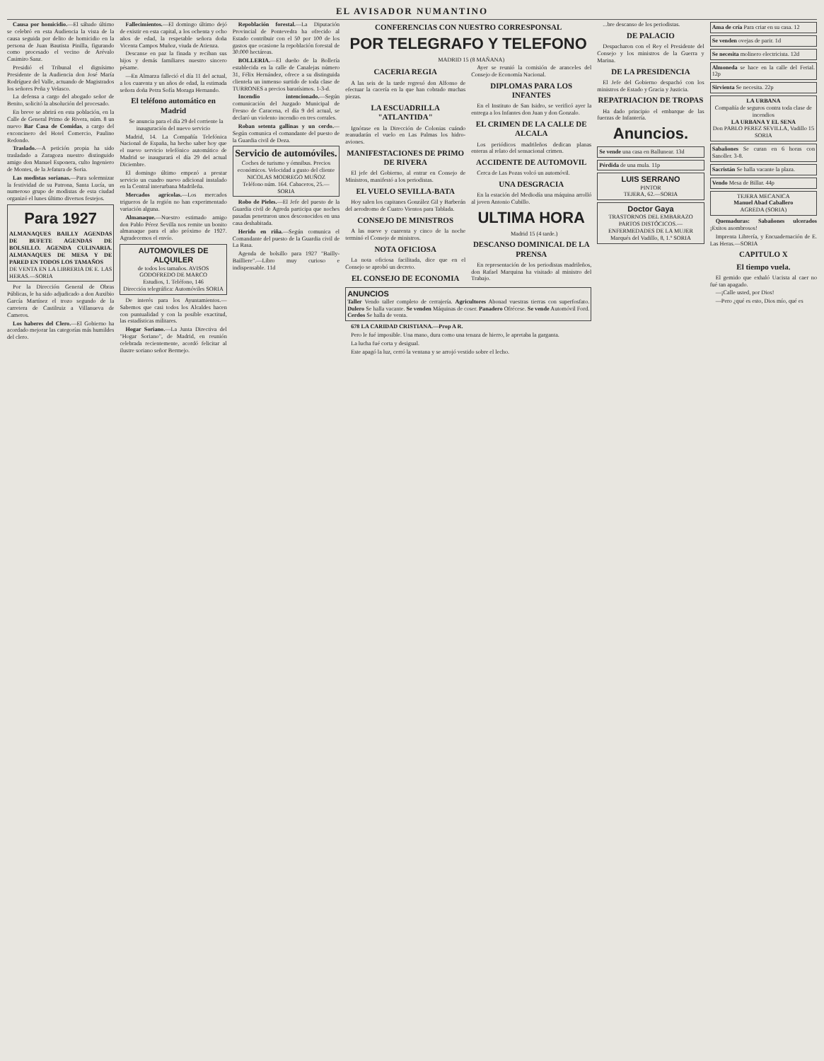EL AVISADOR NUMANTINO
Causa por homicidio.—El sábado último se celebró en esta Audiencia la vista de la causa seguida por delito de homicidio en la persona de Juan Bautista Pinilla, figurando como procesado el vecino de Arévalo Casimiro Sanz.
Presidió el Tribunal el dignísimo Presidente de la Audiencia don José María Rodríguez del Valle, actuando de Magistrados los señores Peña y Velasco.
La defensa a cargo del abogado señor de Benito, solicitó la absolución del procesado.
En breve se abrirá en esta población, en la Calle de General Primo de Rivera, núm. 8 un nuevo Bar Casa de Comidas, a cargo del exconcinero del Hotel Comercio, Paulino Redondo.
Traslado.—A petición propia ha sido trasladado a Zaragoza nuestro distinguido amigo don Manuel Esponera, culto Ingeniero de Montes, de la Jefatura de Soria.
Las modistas sorianas.—Para solemnizar la festividad de su Patrona, Santa Lucía, un numeroso grupo de modistas de esta ciudad organizó el lunes último diversos festejos.
Para 1927
ALMANAQUES BAILLY AGENDAS DE BUFETE AGENDAS DE BOLSILLO. AGENDA CULINARIA. ALMANAQUES DE MESA Y DE PARED EN TODOS LOS TAMAÑOS
DE VENTA EN LA LIBRERIA DE E. LAS HERAS.—SORIA
Por la Dirección General de Obras Públicas, le ha sido adjudicado a don Auxibio García Martínez el trozo segundo de la carretera de Castilruiz a Villanueva de Cameros.
Los haberes del Clero.—El Gobierno ha acordado mejorar las categorías más humildes del clero.
Fallecimientos.—El domingo último dejó de existir en esta capital, a los ochenta y ocho años de edad, la respetable señora doña Vicenta Campos Muñoz, viuda de Atienza.
Descanse en paz la finada y reciban sus hijos y demás familiares nuestro sincero pésame.
—En Almarza falleció el día 11 del actual, a los cuarenta y un años de edad, la estimada señora doña Petra Sofía Moraga Hernando.
El teléfono automático en Madrid
Se anuncia para el día 29 del corriente la inauguración del nuevo servicio
Madrid, 14. La Compañía Telefónica Nacional de España, ha hecho saber hoy que el nuevo servicio telefónico automático de Madrid se inaugurará el día 29 del actual Diciembre.
El domingo último empezó a prestar servicio un cuadro nuevo adicional instalado en la Central interurbana Madrileña.
Mercados agrícolas.—Los mercados trigueros de la región no han experimentado variación alguna.
Almanaque.—Nuestro estimado amigo don Pablo Pérez Sevilla nos remite un bonito almanaque para el año próximo de 1927. Agradecemos el envío.
AUTOMOVILES DE ALQUILER
de todos los tamaños. AVISOS GODOFREDO DE MARCO
Estudios, 1. Teléfono, 146
Dirección telegráfica: Automóviles SORIA
De interés para los Ayuntamientos.—Sabemos que casi todos los Alcaldes hacen con puntualidad y con la posible exactitud, las estadísticas militares.
Hogar Soriano.—La Junta Directiva del "Hogar Soriano", de Madrid, en reunión celebrada recientemente, acordó felicitar al ilustre soriano señor Bermejo.
Repoblación forestal.—La Diputación Provincial de Pontevedra ha ofrecido al Estado contribuir con el 50 por 100 de los gastos que ocasione la repoblación forestal de 30.000 hectáreas.
BOLLERIA.—El dueño de la Bollería establecida en la calle de Canalejas número 31, Félix Hernández, ofrece a su distinguida clientela un inmenso surtido de toda clase de TURRONES a precios baratísimos. 1-3-d.
Incendio intencionado.—Según comunicación del Juzgado Municipal de Fresno de Caracena, el día 9 del actual, se declaró un violento incendio en tres corrales.
Roban setenta gallinas y un cerdo.—Según comunica el comandante del puesto de la Guardia civil de Deza.
Servicio de automóviles.
Coches de turismo y ómnibus. Precios económicos. Velocidad a gusto del cliente
NICOLAS MODREGO MUÑOZ
Teléfono núm. 164. Cabaceros, 25.—SORIA
Robo de Pieles.—El Jefe del puesto de la Guardia civil de Agreda participa que noches pasadas penetraron unos desconocidos en una casa deshabitada.
Herido en riña.—Según comunica el Comandante del puesto de la Guardia civil de La Rasa.
Agenda de bolsillo para 1927 "Bailly-Bailliere".—Libro muy curioso e indispensable. 11d
CONFERENCIAS CON NUESTRO CORRESPONSAL
POR TELEGRAFO Y TELEFONO
MADRID 15 (8 MAÑANA)
CACERIA REGIA
A las seis de la tarde regresó don Alfonso de efectuar la cacería en la que han cobrado muchas piezas.
LA ESCUADRILLA "ATLANTIDA"
Ignórase en la Dirección de Colonias cuándo reanudarán el vuelo en Las Palmas los hidro-aviones.
MANIFESTACIONES DE PRIMO DE RIVERA
El jefe del Gobierno, al entrar en Consejo de Ministros, manifestó a los periodistas.
EL VUELO SEVILLA-BATA
Hoy salen los capitanes González Gil y Barberán del aerodromo de Cuatro Vientos para Tablada.
CONSEJO DE MINISTROS
A las nueve y cuarenta y cinco de la noche terminó el Consejo de ministros.
NOTA OFICIOSA
La nota oficiosa facilitada, dice que en el Consejo se aprobó un decreto.
EL CONSEJO DE ECONOMIA
Ayer se reunió la comisión de aranceles del Consejo de Economía Nacional.
DIPLOMAS PARA LOS INFANTES
En el Instituto de San Isidro, se verificó ayer la entrega a los Infantes don Juan y don Gonzalo.
EL CRIMEN DE LA CALLE DE ALCALA
Los periódicos madrileños dedican planas enteras al relato del sensacional crimen.
ACCIDENTE DE AUTOMOVIL
Cerca de Las Pozas volcó un automóvil.
UNA DESGRACIA
En la estación del Mediodía una máquina arrolló al joven Antonio Cubillo.
ULTIMA HORA
Madrid 15 (4 tarde.)
DESCANSO DOMINICAL DE LA PRENSA
En representación de los periodistas madrileños, don Rafael Marquina ha visitado al ministro del Trabajo.
ANUNCIOS
Taller Vendo taller completo de cerrajería. Agricultores Abonad vuestras tierras con superfosfato. Dulero Se halla vacante. Se venden Máquinas de coser. Panadero Ofrécese. Se vende Automóvil Ford. Cerdos Se halla de venta.
678 LA CARIDAD CRISTIANA.—Prop A R.
Pero le fué imposible. Una mano, dura como una tenaza de hierro, le apretaba la garganta.
La lucha fué corta y desigual.
Este apagó la luz, cerró la ventana y se arrojó vestido sobre el lecho.
...bre descanso de los periodistas.
DE PALACIO
Despacharon con el Rey el Presidente del Consejo y los ministros de la Guerra y Marina.
DE LA PRESIDENCIA
El Jefe del Gobierno despachó con los ministros de Estado y Gracia y Justicia.
REPATRIACION DE TROPAS
Ha dado principio el embarque de las fuerzas de Infantería.
Anuncios.
Se vende una casa en Ballunear. 13d
Pérdida de una mula. 11p
LUIS SERRANO
PINTOR
TEJERA, 62.—SORIA
Doctor Gaya
TRASTORNOS DEL EMBARAZO PARTOS DISTÓCICOS.—ENFERMEDADES DE LA MUJER
Marqués del Vadillo, 8, 1.º SORIA
Ama de cría Para criar en su casa. 12
Se venden ovejas de parir. 1d
Se necesita molinero electricista. 12d
Almoneda se hace en la calle del Ferial. 12p
Sirvienta Se necesita. 22p
LA URBANA
Compañía de seguros contra toda clase de incendios
LA URBANA Y EL SENA
Don PABLO PEREZ SEVILLA, Vadillo 15 SORIA
Sabañones Se curan en 6 horas con Sanoller. 3-8.
Sacristán Se halla vacante la plaza.
Vendo Mesa de Billar. 44p
TEJERA MECANICA
Manuel Abad Caballero
AGREDA (SORIA)
Quemaduras: Sabañones ulcerados ¡Exitos asombrosos!
Imprenta Librería, y Encuadernación de E. Las Heras.—SORIA
CAPITULO X
El tiempo vuela.
El gemido que exhaló Uacista al caer no fué tan apagado.
—¡Calle usted, por Dios!
—Pero ¿qué es esto, Dios mío, qué es